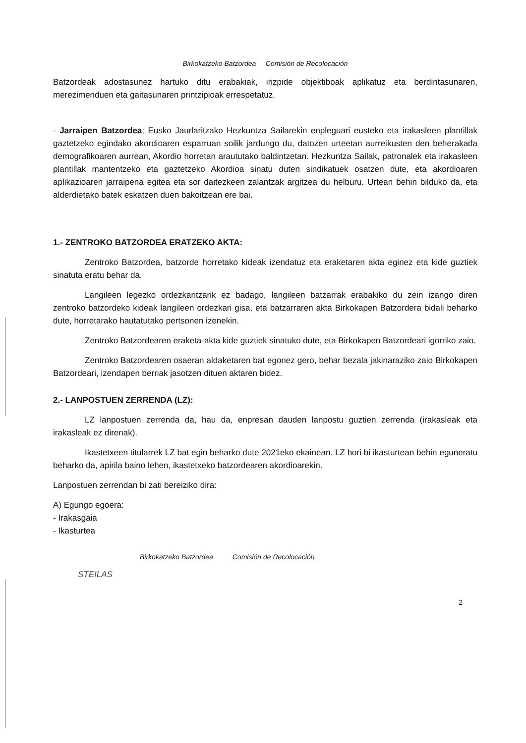Birkokatzeko Batzordea Comisión de Recolocación
Batzordeak adostasunez hartuko ditu erabakiak, irizpide objektiboak aplikatuz eta berdintasuna­ren, merezimenduen eta gaitasunaren printzipioak errespetatuz.
- Jarraipen Batzordea; Eusko Jaurlaritzako Hezkuntza Sailarekin enpleguari eusteko eta irakasleen plantillak gaztetzeko egindako akordioaren esparruan soilik jardungo du, datozen urteetan aurreikusten den beherakada demografikoaren aurrean, Akordio horretan araututako baldintzetan. Hezkuntza Sailak, patronalek eta irakasleen plantillak mantentzeko eta gaztetzeko Akordioa sinatu duten sindikatuek osatzen dute, eta akordioaren aplikazioaren jarraipena egitea eta sor daitezkeen zalantzak argitzea du helburu. Urtean behin bilduko da, eta alderdietako batek eskatzen duen bakoitzean ere bai.
1.- ZENTROKO BATZORDEA ERATZEKO AKTA:
Zentroko Batzordea, batzorde horretako kideak izendatuz eta eraketaren akta eginez eta kide guztiek sinatuta eratu behar da.
Langileen legezko ordezkaritzarik ez badago, langileen batzarrak erabakiko du zein izango diren zentroko batzordeko kideak langileen ordezkari gisa, eta batzarraren akta Birkokapen Batzordera bidali beharko dute, horretarako hautatutako pertsonen izenekin.
Zentroko Batzordearen eraketa-akta kide guztiek sinatuko dute, eta Birkokapen Batzordeari igorriko zaio.
Zentroko Batzordearen osaeran aldaketaren bat egonez gero, behar bezala jakinaraziko zaio Birkokapen Batzordeari, izendapen berriak jasotzen dituen aktaren bidez.
2.- LANPOSTUEN ZERRENDA (LZ):
LZ lanpostuen zerrenda da, hau da, enpresan dauden lanpostu guztien zerrenda (irakasleak eta irakasleak ez direnak).
Ikastetxeen titularrek LZ bat egin beharko dute 2021eko ekainean. LZ hori bi ikasturtean behin eguneratu beharko da, apirila baino lehen, ikastetxeko batzordearen akordioarekin.
Lanpostuen zerrendan bi zati bereiziko dira:
A) Egungo egoera:
- Irakasgaia
- Ikasturtea
Birkokatzeko Batzordea Comisión de Recolocación
STEILAS
2